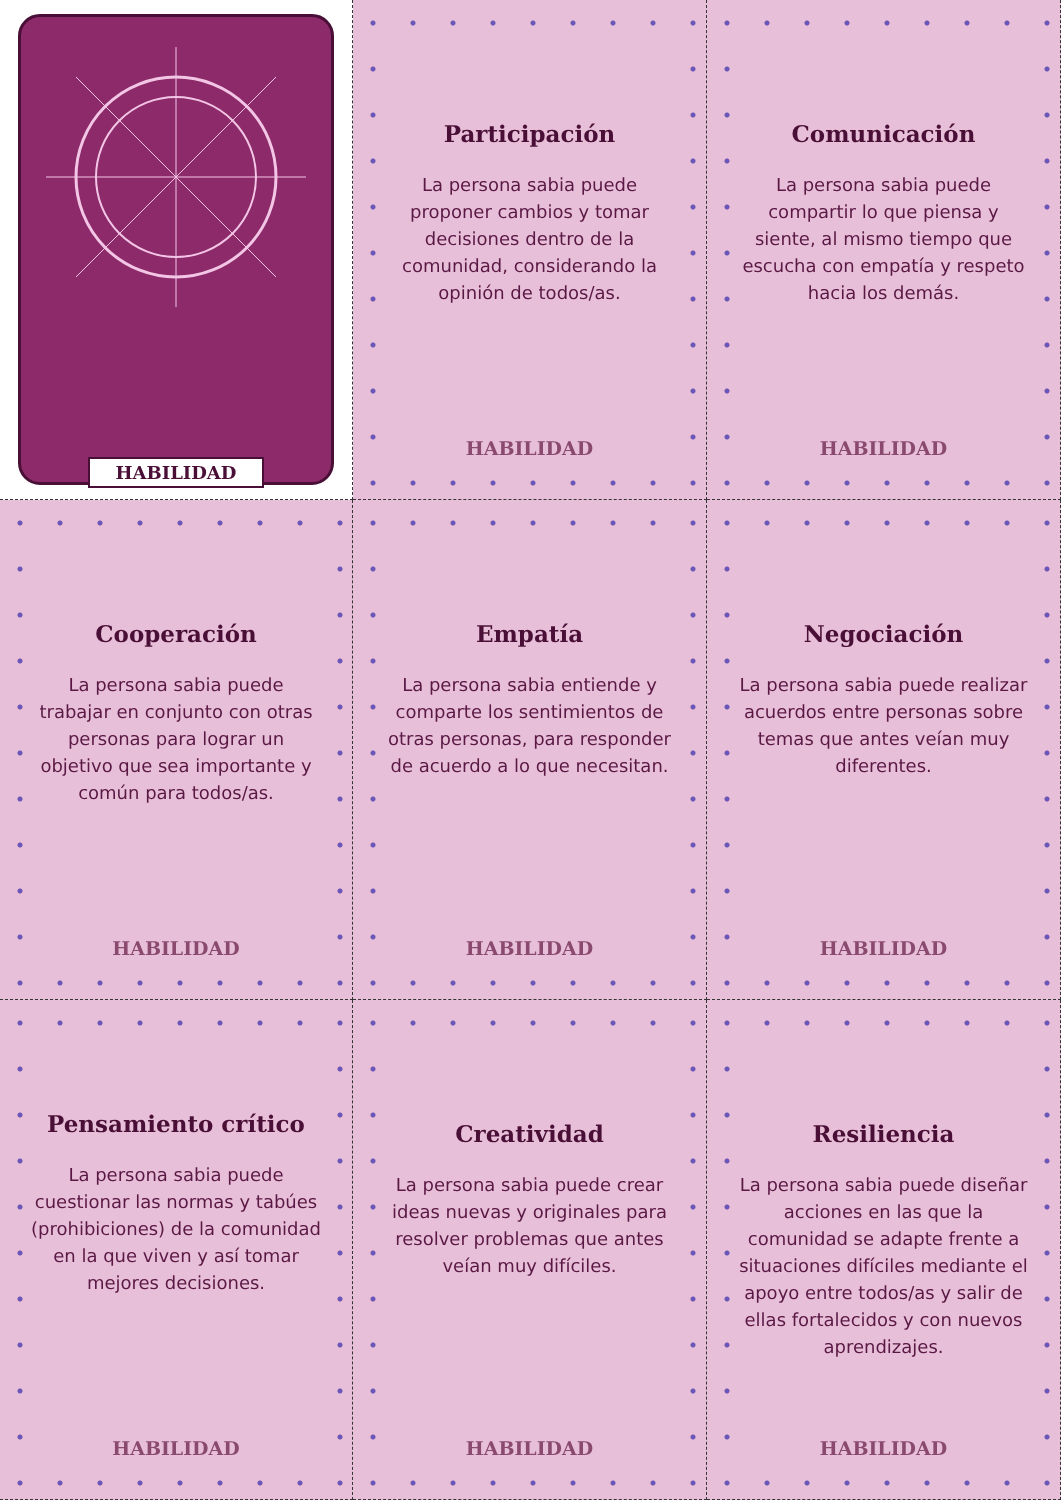HABILIDAD
Participación
La persona sabia puede proponer cambios y tomar decisiones dentro de la comunidad, considerando la opinión de todos/as.
HABILIDAD
Comunicación
La persona sabia puede compartir lo que piensa y siente, al mismo tiempo que escucha con empatía y respeto hacia los demás.
HABILIDAD
Cooperación
La persona sabia puede trabajar en conjunto con otras personas para lograr un objetivo que sea importante y común para todos/as.
HABILIDAD
Empatía
La persona sabia entiende y comparte los sentimientos de otras personas, para responder de acuerdo a lo que necesitan.
HABILIDAD
Negociación
La persona sabia puede realizar acuerdos entre personas sobre temas que antes veían muy diferentes.
HABILIDAD
Pensamiento crítico
La persona sabia puede cuestionar las normas y tabúes (prohibiciones) de la comunidad en la que viven y así tomar mejores decisiones.
HABILIDAD
Creatividad
La persona sabia puede crear ideas nuevas y originales para resolver problemas que antes veían muy difíciles.
HABILIDAD
Resiliencia
La persona sabia puede diseñar acciones en las que la comunidad se adapte frente a situaciones difíciles mediante el apoyo entre todos/as y salir de ellas fortalecidos y con nuevos aprendizajes.
HABILIDAD